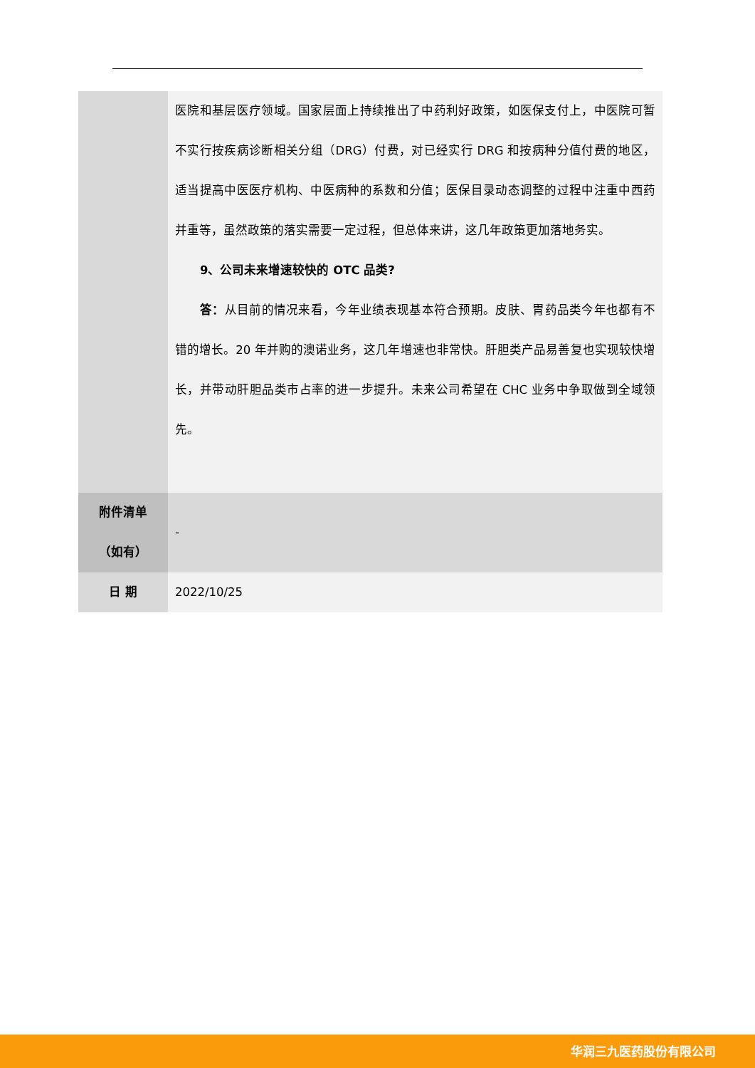| | 医院和基层医疗领域。国家层面上持续推出了中药利好政策，如医保支付上，中医院可暂不实行按疾病诊断相关分组（DRG）付费，对已经实行 DRG 和按病种分值付费的地区，适当提高中医医疗机构、中医病种的系数和分值；医保目录动态调整的过程中注重中西药并重等，虽然政策的落实需要一定过程，但总体来讲，这几年政策更加落地务实。 9、公司未来增速较快的 OTC 品类? 答： 从目前的情况来看，今年业绩表现基本符合预期。皮肤、胃药品类今年也都有不错的增长。20 年并购的澳诺业务，这几年增速也非常快。肝胆类产品易善复也实现较快增长，并带动肝胆品类市占率的进一步提升。未来公司希望在 CHC 业务中争取做到全域领先。 |
| 附件清单 （如有） | - |
| 日 期 | 2022/10/25 |
华润三九医药股份有限公司